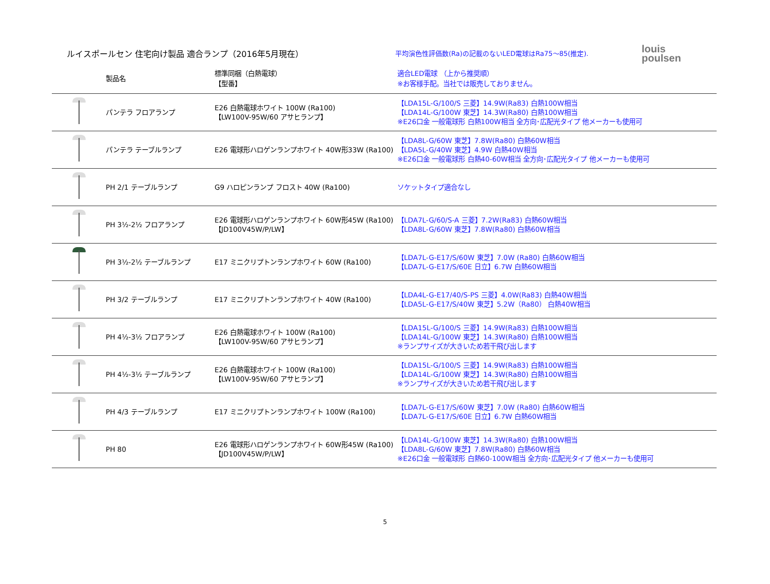ルイスポールセン 住宅向け製品 適合ランプ（2016年5月現在）
平均演色性評価数(Ra)の記載のないLED電球はRa75～85(推定).
louis
poulsen
| | 製品名 | 標準同梱（白熱電球） 【型番】 | 適合LED電球 （上から推奨順） ※お客様手配。当社では販売しておりません。 |
| --- | --- | --- | --- |
| | パンテラ フロアランプ | E26 白熱電球ホワイト 100W (Ra100) 【LW100V-95W/60 アサヒランプ】 | 【LDA15L-G/100/S 三菱】14.9W(Ra83) 白熱100W相当 【LDA14L-G/100W 東芝】14.3W(Ra80) 白熱100W相当 ※E26口金 一般電球形 白熱100W相当 全方向･広配光タイプ 他メーカーも使用可 |
| | パンテラ テーブルランプ | E26 電球形ハロゲンランプホワイト 40W形33W (Ra100) | 【LDA8L-G/60W 東芝】7.8W(Ra80) 白熱60W相当 【LDA5L-G/40W 東芝】4.9W 白熱40W相当 ※E26口金 一般電球形 白熱40-60W相当 全方向･広配光タイプ 他メーカーも使用可 |
| | PH 2/1 テーブルランプ | G9 ハロピンランプ フロスト 40W (Ra100) | ソケットタイプ適合なし |
| | PH 3½-2½ フロアランプ | E26 電球形ハロゲンランプホワイト 60W形45W (Ra100) 【JD100V45W/P/LW】 | 【LDA7L-G/60/S-A 三菱】7.2W(Ra83) 白熱60W相当 【LDA8L-G/60W 東芝】7.8W(Ra80) 白熱60W相当 |
| | PH 3½-2½ テーブルランプ | E17 ミニクリプトンランプホワイト 60W (Ra100) | 【LDA7L-G-E17/S/60W 東芝】7.0W (Ra80) 白熱60W相当 【LDA7L-G-E17/S/60E 日立】6.7W 白熱60W相当 |
| | PH 3/2 テーブルランプ | E17 ミニクリプトンランプホワイト 40W (Ra100) | 【LDA4L-G-E17/40/S-PS 三菱】4.0W(Ra83) 白熱40W相当 【LDA5L-G-E17/S/40W 東芝】5.2W（Ra80） 白熱40W相当 |
| | PH 4½-3½ フロアランプ | E26 白熱電球ホワイト 100W (Ra100) 【LW100V-95W/60 アサヒランプ】 | 【LDA15L-G/100/S 三菱】14.9W(Ra83) 白熱100W相当 【LDA14L-G/100W 東芝】14.3W(Ra80) 白熱100W相当 ※ランプサイズが大きいため若干飛び出します |
| | PH 4½-3½ テーブルランプ | E26 白熱電球ホワイト 100W (Ra100) 【LW100V-95W/60 アサヒランプ】 | 【LDA15L-G/100/S 三菱】14.9W(Ra83) 白熱100W相当 【LDA14L-G/100W 東芝】14.3W(Ra80) 白熱100W相当 ※ランプサイズが大きいため若干飛び出します |
| | PH 4/3 テーブルランプ | E17 ミニクリプトンランプホワイト 100W (Ra100) | 【LDA7L-G-E17/S/60W 東芝】7.0W (Ra80) 白熱60W相当 【LDA7L-G-E17/S/60E 日立】6.7W 白熱60W相当 |
| | PH 80 | E26 電球形ハロゲンランプホワイト 60W形45W (Ra100) 【JD100V45W/P/LW】 | 【LDA14L-G/100W 東芝】14.3W(Ra80) 白熱100W相当 【LDA8L-G/60W 東芝】7.8W(Ra80) 白熱60W相当 ※E26口金 一般電球形 白熱60-100W相当 全方向･広配光タイプ 他メーカーも使用可 |
5